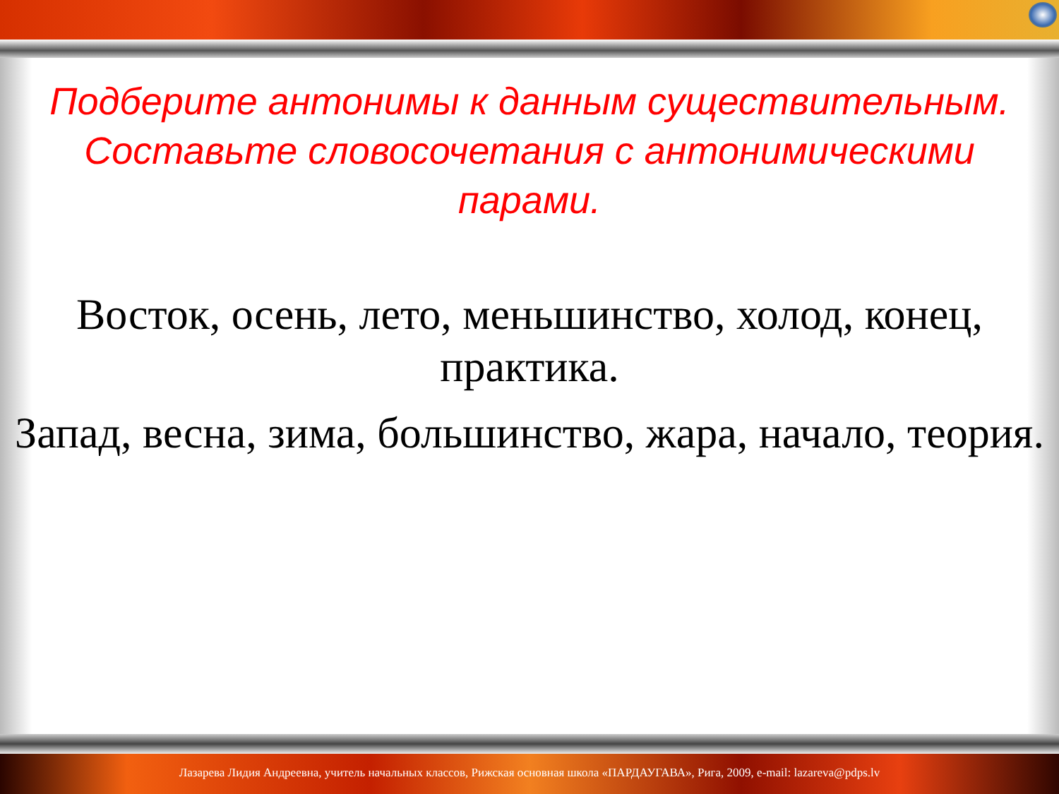Подберите антонимы к данным существительным. Составьте словосочетания с антонимическими парами.
Восток, осень, лето, меньшинство, холод, конец, практика.
Запад, весна, зима, большинство, жара, начало, теория.
Лазарева Лидия Андреевна, учитель начальных классов, Рижская основная школа «ПАРДАУГАВА», Рига, 2009, e-mail: lazareva@pdps.lv